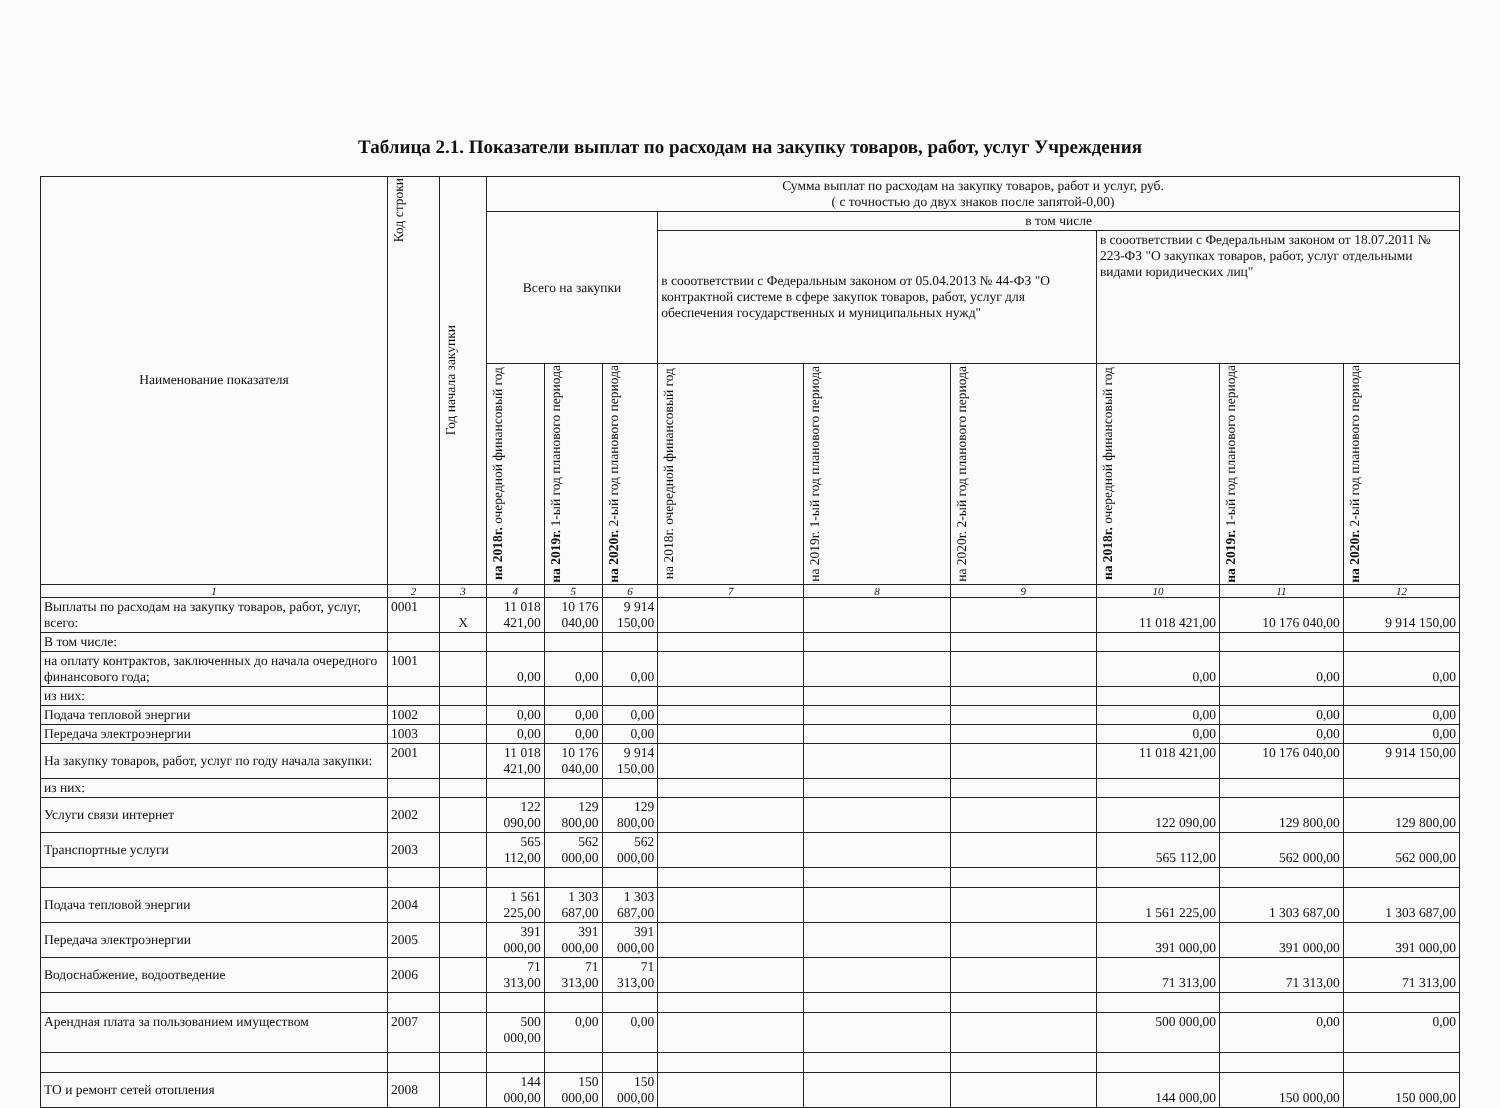Таблица 2.1. Показатели выплат по расходам на закупку товаров, работ, услуг Учреждения
| Наименование показателя | Код строки | Год начала закупки | Сумма выплат по расходам на закупку товаров, работ и услуг, руб. ( с точностью до двух знаков после запятой-0,00) | | | | | | | | |
| --- | --- | --- | --- | --- | --- | --- | --- | --- | --- | --- | --- |
| | | | Всего на закупки | | | в том числе | | | | | |
| | | | | | | в сооответствии с Федеральным законом от 05.04.2013 № 44-ФЗ "О контрактной системе в сфере закупок товаров, работ, услуг для обеспечения государственных и муниципальных нужд" | | | в сооответствии с Федеральным законом от 18.07.2011 № 223-ФЗ "О закупках товаров, работ, услуг отдельными видами юридических лиц" | | |
| | | | на 2018г. очередной финансовый год | на 2019г. 1-ый год планового периода | на 2020г. 2-ый год планового периода | на 2018г. очередной финансовый год | на 2019г. 1-ый год планового периода | на 2020г. 2-ый год планового периода | на 2018г. очередной финансовый год | на 2019г. 1-ый год планового периода | на 2020г. 2-ый год планового периода |
| 1 | 2 | 3 | 4 | 5 | 6 | 7 | 8 | 9 | 10 | 11 | 12 |
| Выплаты по расходам на закупку товаров, работ, услуг, всего: | 0001 | X | 11 018 421,00 | 10 176 040,00 | 9 914 150,00 | | | | 11 018 421,00 | 10 176 040,00 | 9 914 150,00 |
| В том числе: | | | | | | | | | | | |
| на оплату контрактов, заключенных до начала очередного финансового года; | 1001 | | 0,00 | 0,00 | 0,00 | | | | 0,00 | 0,00 | 0,00 |
| из них: | | | | | | | | | | | |
| Подача тепловой энергии | 1002 | | 0,00 | 0,00 | 0,00 | | | | 0,00 | 0,00 | 0,00 |
| Передача электроэнергии | 1003 | | 0,00 | 0,00 | 0,00 | | | | 0,00 | 0,00 | 0,00 |
| На закупку товаров, работ, услуг по году начала закупки: | 2001 | | 11 018 421,00 | 10 176 040,00 | 9 914 150,00 | | | | 11 018 421,00 | 10 176 040,00 | 9 914 150,00 |
| из них: | | | | | | | | | | | |
| Услуги связи интернет | 2002 | | 122 090,00 | 129 800,00 | 129 800,00 | | | | 122 090,00 | 129 800,00 | 129 800,00 |
| Транспортные услуги | 2003 | | 565 112,00 | 562 000,00 | 562 000,00 | | | | 565 112,00 | 562 000,00 | 562 000,00 |
| Подача тепловой энергии | 2004 | | 1 561 225,00 | 1 303 687,00 | 1 303 687,00 | | | | 1 561 225,00 | 1 303 687,00 | 1 303 687,00 |
| Передача электроэнергии | 2005 | | 391 000,00 | 391 000,00 | 391 000,00 | | | | 391 000,00 | 391 000,00 | 391 000,00 |
| Водоснабжение, водоотведение | 2006 | | 71 313,00 | 71 313,00 | 71 313,00 | | | | 71 313,00 | 71 313,00 | 71 313,00 |
| Арендная плата за пользованием имуществом | 2007 | | 500 000,00 | 0,00 | 0,00 | | | | 500 000,00 | 0,00 | 0,00 |
| ТО и ремонт сетей отопления | 2008 | | 144 000,00 | 150 000,00 | 150 000,00 | | | | 144 000,00 | 150 000,00 | 150 000,00 |